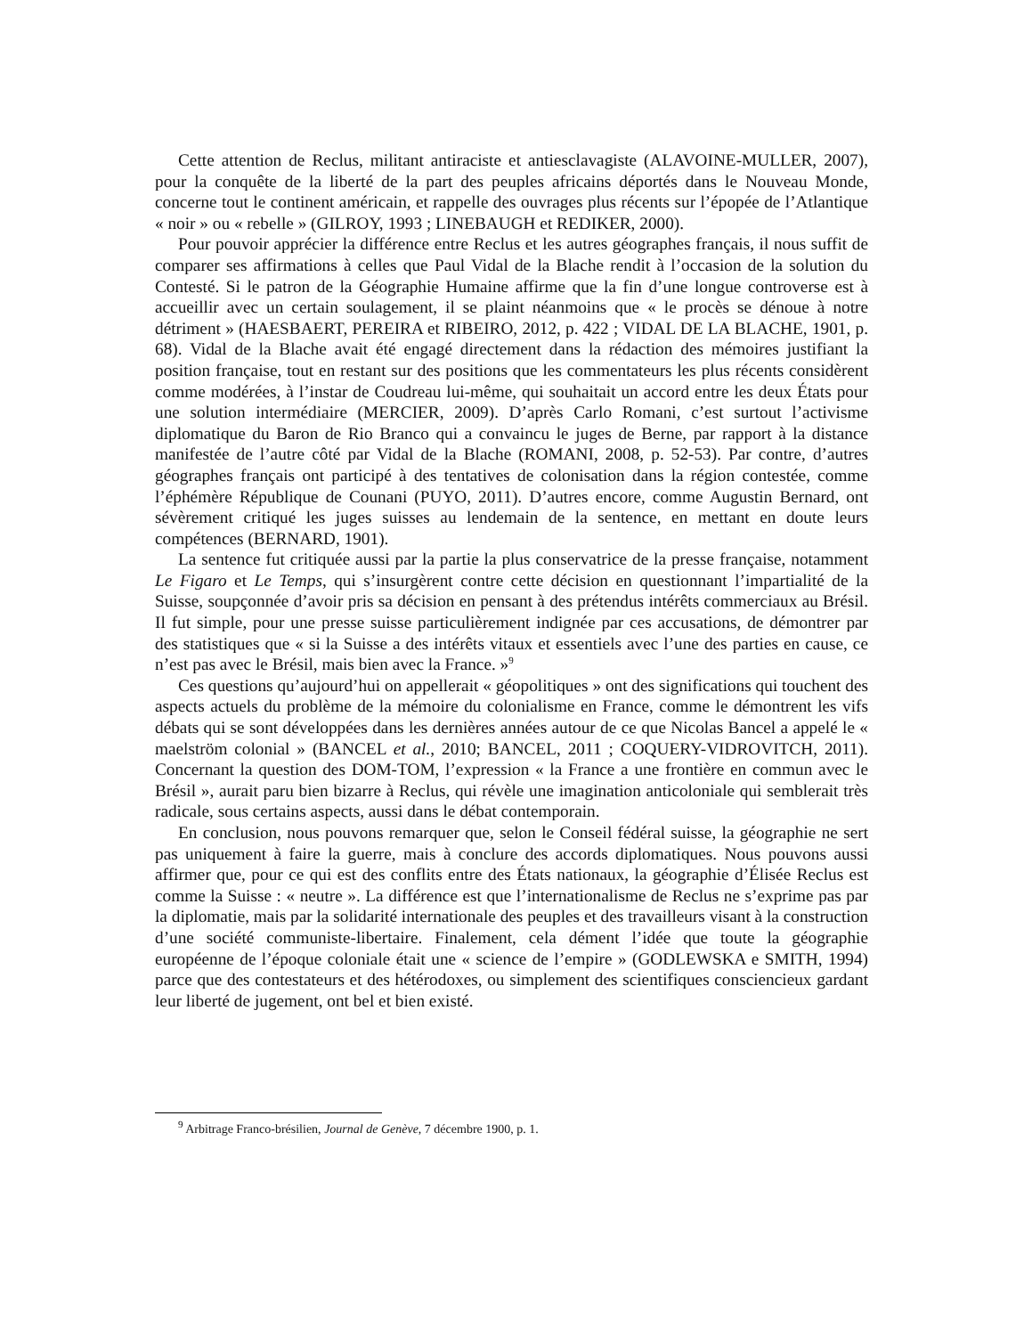Cette attention de Reclus, militant antiraciste et antiesclavagiste (ALAVOINE-MULLER, 2007), pour la conquête de la liberté de la part des peuples africains déportés dans le Nouveau Monde, concerne tout le continent américain, et rappelle des ouvrages plus récents sur l’épopée de l’Atlantique « noir » ou « rebelle » (GILROY, 1993 ; LINEBAUGH et REDIKER, 2000).
Pour pouvoir apprécier la différence entre Reclus et les autres géographes français, il nous suffit de comparer ses affirmations à celles que Paul Vidal de la Blache rendit à l’occasion de la solution du Contesté. Si le patron de la Géographie Humaine affirme que la fin d’une longue controverse est à accueillir avec un certain soulagement, il se plaint néanmoins que « le procès se dénoue à notre détriment » (HAESBAERT, PEREIRA et RIBEIRO, 2012, p. 422 ; VIDAL DE LA BLACHE, 1901, p. 68). Vidal de la Blache avait été engagé directement dans la rédaction des mémoires justifiant la position française, tout en restant sur des positions que les commentateurs les plus récents considèrent comme modérées, à l’instar de Coudreau lui-même, qui souhaitait un accord entre les deux États pour une solution intermédiaire (MERCIER, 2009). D’après Carlo Romani, c’est surtout l’activisme diplomatique du Baron de Rio Branco qui a convaincu le juges de Berne, par rapport à la distance manifestée de l’autre côté par Vidal de la Blache (ROMANI, 2008, p. 52-53). Par contre, d’autres géographes français ont participé à des tentatives de colonisation dans la région contestée, comme l’éphémère République de Counani (PUYO, 2011). D’autres encore, comme Augustin Bernard, ont sévèrement critiqué les juges suisses au lendemain de la sentence, en mettant en doute leurs compétences (BERNARD, 1901).
La sentence fut critiquée aussi par la partie la plus conservatrice de la presse française, notamment Le Figaro et Le Temps, qui s’insurgèrent contre cette décision en questionnant l’impartialité de la Suisse, soupçonnée d’avoir pris sa décision en pensant à des prétendus intérêts commerciaux au Brésil. Il fut simple, pour une presse suisse particulièrement indignée par ces accusations, de démontrer par des statistiques que « si la Suisse a des intérêts vitaux et essentiels avec l’une des parties en cause, ce n’est pas avec le Brésil, mais bien avec la France. »<sup>9</sup>
Ces questions qu’aujourd’hui on appellerait « géopolitiques » ont des significations qui touchent des aspects actuels du problème de la mémoire du colonialisme en France, comme le démontrent les vifs débats qui se sont développées dans les dernières années autour de ce que Nicolas Bancel a appelé le « maelström colonial » (BANCEL et al., 2010; BANCEL, 2011 ; COQUERY-VIDROVITCH, 2011). Concernant la question des DOM-TOM, l’expression « la France a une frontière en commun avec le Brésil », aurait paru bien bizarre à Reclus, qui révèle une imagination anticoloniale qui semblerait très radicale, sous certains aspects, aussi dans le débat contemporain.
En conclusion, nous pouvons remarquer que, selon le Conseil fédéral suisse, la géographie ne sert pas uniquement à faire la guerre, mais à conclure des accords diplomatiques. Nous pouvons aussi affirmer que, pour ce qui est des conflits entre des États nationaux, la géographie d’Élisée Reclus est comme la Suisse : « neutre ». La différence est que l’internationalisme de Reclus ne s’exprime pas par la diplomatie, mais par la solidarité internationale des peuples et des travailleurs visant à la construction d’une société communiste-libertaire. Finalement, cela dément l’idée que toute la géographie européenne de l’époque coloniale était une « science de l’empire » (GODLEWSKA e SMITH, 1994) parce que des contestateurs et des hétérodoxes, ou simplement des scientifiques consciencieux gardant leur liberté de jugement, ont bel et bien existé.
<sup>9</sup> Arbitrage Franco-brésilien, Journal de Genève, 7 décembre 1900, p. 1.